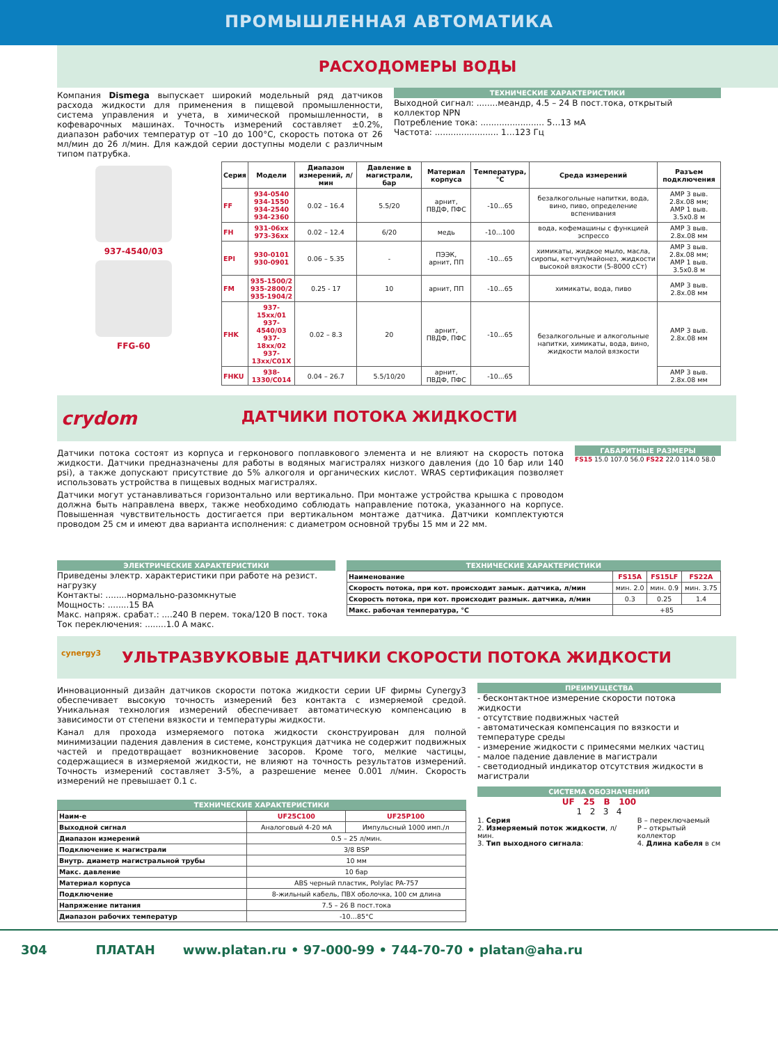ПРОМЫШЛЕННАЯ АВТОМАТИКА
РАСХОДОМЕРЫ ВОДЫ
Компания Dismega выпускает широкий модельный ряд датчиков расхода жидкости для применения в пищевой промышленности, система управления и учета, в химической промышленности, в кофеварочных машинах. Точность измерений составляет ±0.2%, диапазон рабочих температур от –10 до 100°С, скорость потока от 26 мл/мин до 26 л/мин. Для каждой серии доступны модели с различным типом патрубка.
ТЕХНИЧЕСКИЕ ХАРАКТЕРИСТИКИ
Выходной сигнал: ........меандр, 4.5 – 24 В пост.тока, открытый коллектор NPN
Потребление тока: ........................ 5…13 мА
Частота: ........................ 1…123 Гц
937-4540/03
FFG-60
| Серия | Модели | Диапазон измерений, л/мин | Давление в магистрали, бар | Материал корпуса | Температура, °С | Среда измерений | Разъем подключения |
| --- | --- | --- | --- | --- | --- | --- | --- |
| FF | 934-0540 934-1550 934-2540 934-2360 | 0.02 – 16.4 | 5.5/20 | арнит, ПВДФ, ПФС | -10...65 | безалкогольные напитки, вода, вино, пиво, определение вспенивания | AMP 3 выв. 2.8x.08 мм; AMP 1 выв. 3.5x0.8 м |
| FH | 931-06xx 973-36xx | 0.02 – 12.4 | 6/20 | медь | -10...100 | вода, кофемашины с функцией эспрессо | AMP 3 выв. 2.8x.08 мм |
| EPI | 930-0101 930-0901 | 0.06 – 5.35 | - | ПЭЭК, арнит, ПП | -10...65 | химикаты, жидкое мыло, масла, сиропы, кетчуп/майонез, жидкости высокой вязкости (5-8000 сСт) | AMP 3 выв. 2.8x.08 мм; AMP 1 выв. 3.5x0.8 м |
| FM | 935-1500/2 935-2800/2 935-1904/2 | 0.25 - 17 | 10 | арнит, ПП | -10...65 | химикаты, вода, пиво | AMP 3 выв. 2.8x.08 мм |
| FHK | 937-15xx/01 937-4540/03 937-18xx/02 937-13xx/C01X | 0.02 – 8.3 | 20 | арнит, ПВДФ, ПФС | -10...65 | безалкогольные и алкогольные напитки, химикаты, вода, вино, жидкости малой вязкости | AMP 3 выв. 2.8x.08 мм |
| FHKU | 938-1330/C014 | 0.04 – 26.7 | 5.5/10/20 | арнит, ПВДФ, ПФС | -10...65 | | AMP 3 выв. 2.8x.08 мм |
crydom ДАТЧИКИ ПОТОКА ЖИДКОСТИ
Датчики потока состоят из корпуса и герконового поплавкового элемента и не влияют на скорость потока жидкости. Датчики предназначены для работы в водяных магистралях низкого давления (до 10 бар или 140 psi), а также допускают присутствие до 5% алкоголя и органических кислот. WRAS сертификация позволяет использовать устройства в пищевых водных магистралях.
Датчики могут устанавливаться горизонтально или вертикально. При монтаже устройства крышка с проводом должна быть направлена вверх, также необходимо соблюдать направление потока, указанного на корпусе. Повышенная чувствительность достигается при вертикальном монтаже датчика. Датчики комплектуются проводом 25 см и имеют два варианта исполнения: с диаметром основной трубы 15 мм и 22 мм.
ГАБАРИТНЫЕ РАЗМЕРЫ
FS15 15.0 107.0 56.0 FS22 22.0 114.0 58.0
ЭЛЕКТРИЧЕСКИЕ ХАРАКТЕРИСТИКИ
Приведены электр. характеристики при работе на резист. нагрузку
Контакты: ........нормально-разомкнутые
Мощность: ........15 ВА
Макс. напряж. срабат.: ....240 В перем. тока/120 В пост. тока
Ток переключения: ........1.0 А макс.
ТЕХНИЧЕСКИЕ ХАРАКТЕРИСТИКИ
| Наименование | FS15A | FS15LF | FS22A |
| --- | --- | --- | --- |
| Скорость потока, при кот. происходит замык. датчика, л/мин | мин. 2.0 | мин. 0.9 | мин. 3.75 |
| Скорость потока, при кот. происходит размык. датчика, л/мин | 0.3 | 0.25 | 1.4 |
| Макс. рабочая температура, °С | +85 | | |
cynergy3 УЛЬТРАЗВУКОВЫЕ ДАТЧИКИ СКОРОСТИ ПОТОКА ЖИДКОСТИ
Инновационный дизайн датчиков скорости потока жидкости серии UF фирмы Cynergy3 обеспечивает высокую точность измерений без контакта с измеряемой средой. Уникальная технология измерений обеспечивает автоматическую компенсацию в зависимости от степени вязкости и температуры жидкости.
Канал для прохода измеряемого потока жидкости сконструирован для полной минимизации падения давления в системе, конструкция датчика не содержит подвижных частей и предотвращает возникновение засоров. Кроме того, мелкие частицы, содержащиеся в измеряемой жидкости, не влияют на точность результатов измерений. Точность измерений составляет 3-5%, а разрешение менее 0.001 л/мин. Скорость измерений не превышает 0.1 с.
ТЕХНИЧЕСКИЕ ХАРАКТЕРИСТИКИ
| Наим-е | UF25C100 | UF25P100 |
| --- | --- | --- |
| Выходной сигнал | Аналоговый 4-20 мА | Импульсный 1000 имп./л |
| Диапазон измерений | 0.5 – 25 л/мин. | |
| Подключение к магистрали | 3/8 BSP | |
| Внутр. диаметр магистральной трубы | 10 мм | |
| Макс. давление | 10 бар | |
| Материал корпуса | ABS черный пластик, Polylac PA-757 | |
| Подключение | 8-жильный кабель, ПВХ оболочка, 100 см длина | |
| Напряжение питания | 7.5 – 26 В пост.тока | |
| Диапазон рабочих температур | -10…85°С | |
ПРЕИМУЩЕСТВА
- бесконтактное измерение скорости потока жидкости
- отсутствие подвижных частей
- автоматическая компенсация по вязкости и температуре среды
- измерение жидкости с примесями мелких частиц
- малое падение давление в магистрали
- светодиодный индикатор отсутствия жидкости в магистрали
СИСТЕМА ОБОЗНАЧЕНИЙ
UF 25 B 100
1 2 3 4
1. Серия
2. Измеряемый поток жидкости, л/мин.
3. Тип выходного сигнала:
B – переключаемый
P – открытый коллектор
4. Длина кабеля в см
304 ПЛАТАН www.platan.ru • 97-000-99 • 744-70-70 • platan@aha.ru